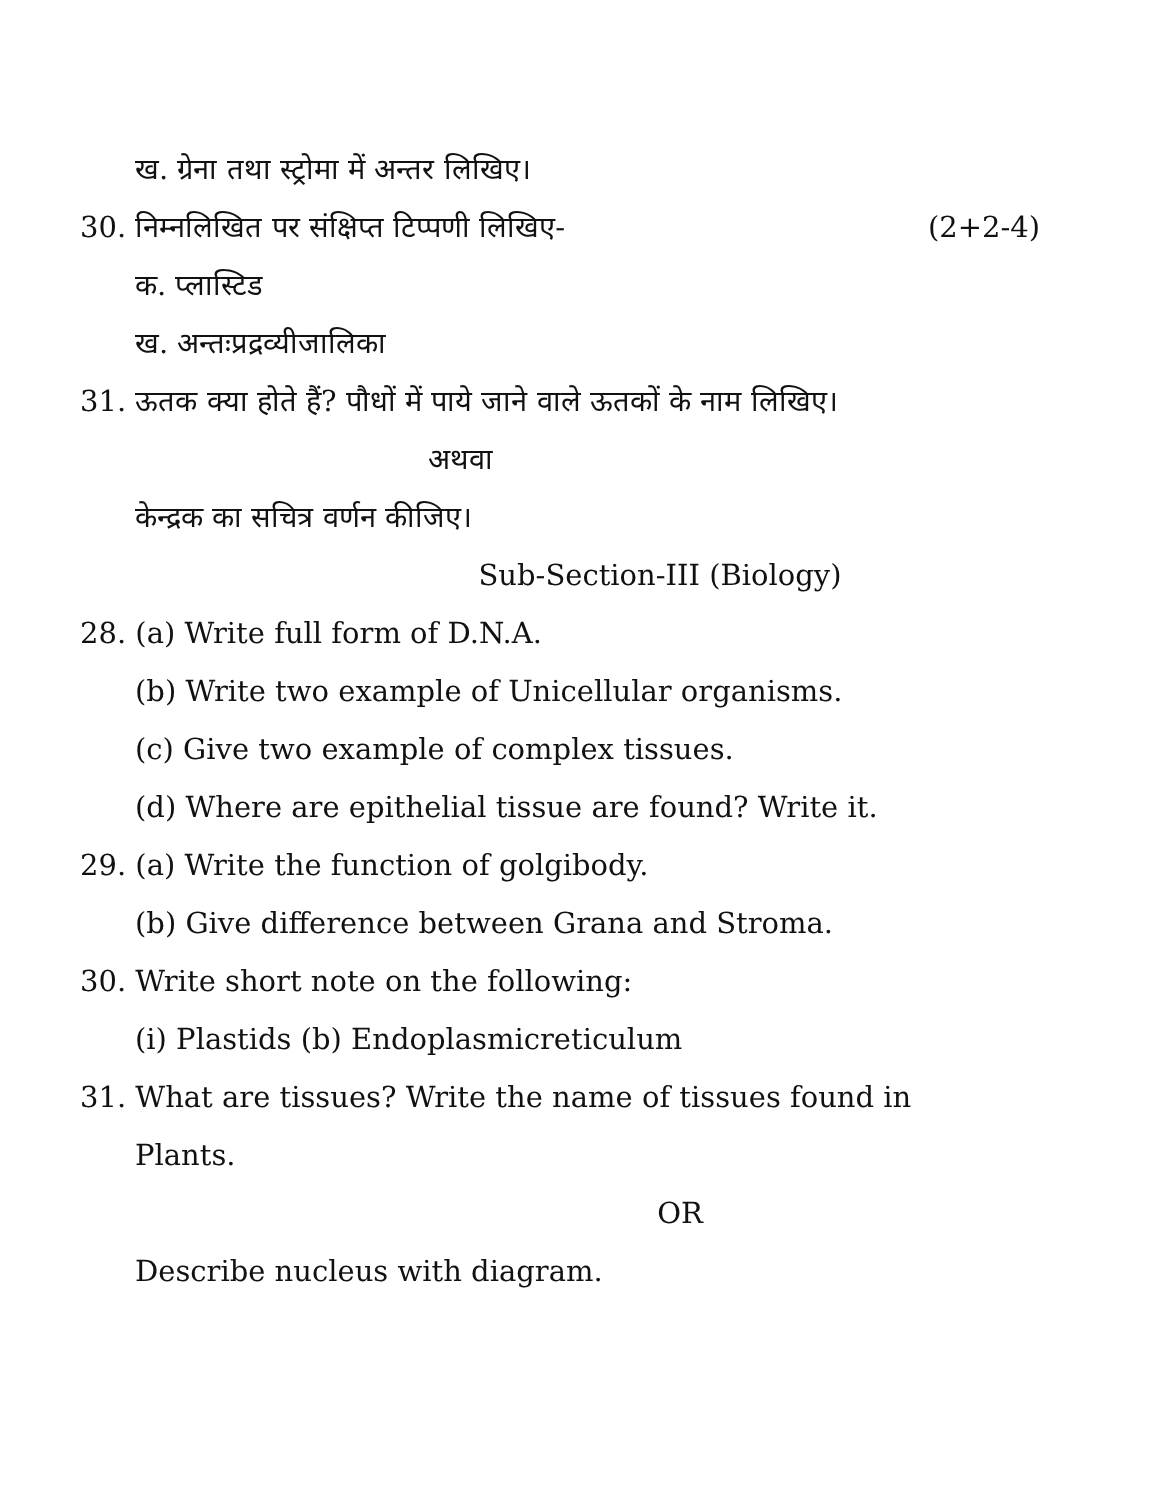ख. ग्रेना तथा स्ट्रोमा में अन्तर लिखिए।
30. निम्नलिखित पर संक्षिप्त टिप्पणी लिखिए- (2+2-4)
क. प्लास्टिड
ख. अन्तःप्रद्रव्यीजालिका
31. ऊतक क्या होते हैं? पौधों में पाये जाने वाले ऊतकों के नाम लिखिए।
अथवा
केन्द्रक का सचित्र वर्णन कीजिए।
Sub-Section-III (Biology)
28. (a) Write full form of D.N.A.
(b) Write two example of Unicellular organisms.
(c) Give two example of complex tissues.
(d) Where are epithelial tissue are found? Write it.
29. (a) Write the function of golgibody.
(b) Give difference between Grana and Stroma.
30. Write short note on the following:
(i) Plastids (b) Endoplasmicreticulum
31. What are tissues? Write the name of tissues found in
Plants.
OR
Describe nucleus with diagram.